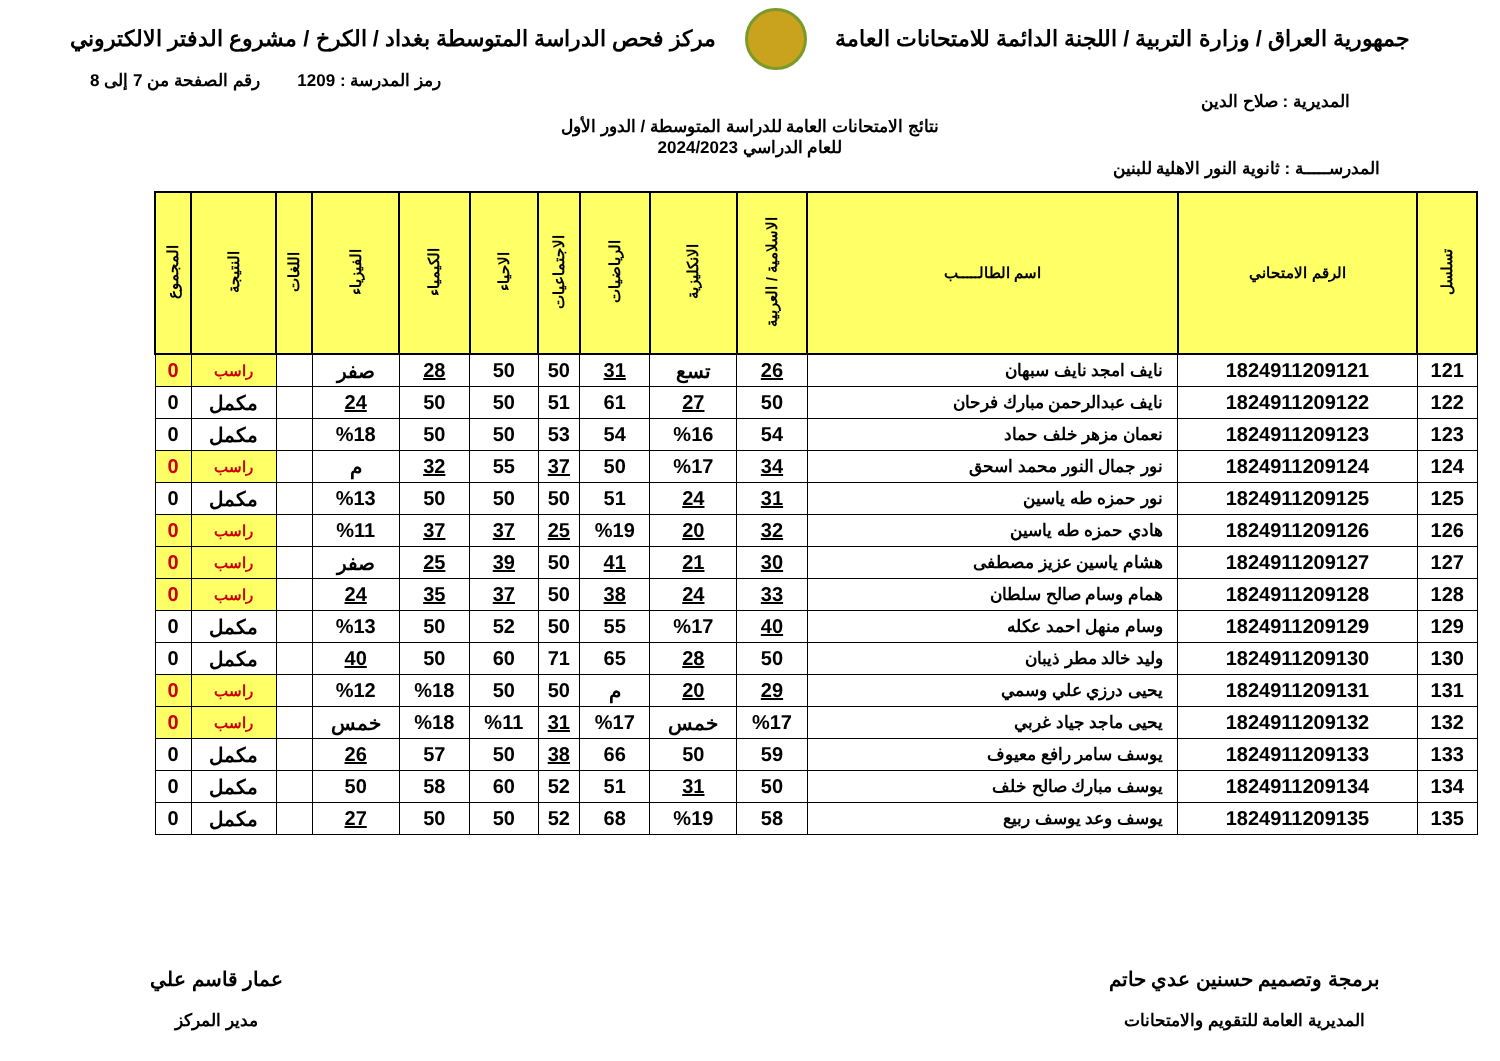جمهورية العراق / وزارة التربية / اللجنة الدائمة للامتحانات العامة
مركز فحص الدراسة المتوسطة بغداد / الكرخ / مشروع الدفتر الالكتروني
رمز المدرسة : 1209 رقم الصفحة من 7 إلى 8
المديرية : صلاح الدين
نتائج الامتحانات العامة للدراسة المتوسطة / الدور الأول
للعام الدراسي 2024/2023
المدرســـــة : ثانوية النور الاهلية للبنين
| تسلسل | الرقم الامتحاني | اسم الطالـــــب | الاسلامية / العربية | الانكليزية | الرياضيات | الاجتماعيات | الاحياء | الكيمياء | الفيزياء | اللغات | النتيجة | المجموع |
| --- | --- | --- | --- | --- | --- | --- | --- | --- | --- | --- | --- | --- |
| 121 | 1824911209121 | نايف امجد نايف سبهان | 26 | تسع | 31 | 50 | 50 | 28 | صفر | | راسب | 0 |
| 122 | 1824911209122 | نايف عبدالرحمن مبارك فرحان | 50 | 27 | 61 | 51 | 50 | 50 | 24 | | مكمل | 0 |
| 123 | 1824911209123 | نعمان مزهر خلف حماد | 54 | %16 | 54 | 53 | 50 | 50 | %18 | | مكمل | 0 |
| 124 | 1824911209124 | نور جمال النور محمد اسحق | 34 | %17 | 50 | 37 | 55 | 32 | م | | راسب | 0 |
| 125 | 1824911209125 | نور حمزه طه ياسين | 31 | 24 | 51 | 50 | 50 | 50 | %13 | | مكمل | 0 |
| 126 | 1824911209126 | هادي حمزه طه ياسين | 32 | 20 | %19 | 25 | 37 | 37 | %11 | | راسب | 0 |
| 127 | 1824911209127 | هشام ياسين عزيز مصطفى | 30 | 21 | 41 | 50 | 39 | 25 | صفر | | راسب | 0 |
| 128 | 1824911209128 | همام وسام صالح سلطان | 33 | 24 | 38 | 50 | 37 | 35 | 24 | | راسب | 0 |
| 129 | 1824911209129 | وسام منهل احمد عكله | 40 | %17 | 55 | 50 | 52 | 50 | %13 | | مكمل | 0 |
| 130 | 1824911209130 | وليد خالد مطر ذيبان | 50 | 28 | 65 | 71 | 60 | 50 | 40 | | مكمل | 0 |
| 131 | 1824911209131 | يحيى درزي علي وسمي | 29 | 20 | م | 50 | 50 | %18 | %12 | | راسب | 0 |
| 132 | 1824911209132 | يحيى ماجد جياد غربي | %17 | خمس | %17 | 31 | %11 | %18 | خمس | | راسب | 0 |
| 133 | 1824911209133 | يوسف سامر رافع معيوف | 59 | 50 | 66 | 38 | 50 | 57 | 26 | | مكمل | 0 |
| 134 | 1824911209134 | يوسف مبارك صالح خلف | 50 | 31 | 51 | 52 | 60 | 58 | 50 | | مكمل | 0 |
| 135 | 1824911209135 | يوسف وعد يوسف ربيع | 58 | %19 | 68 | 52 | 50 | 50 | 27 | | مكمل | 0 |
برمجة وتصميم حسنين عدي حاتم
المديرية العامة للتقويم والامتحانات
عمار قاسم علي
مدير المركز